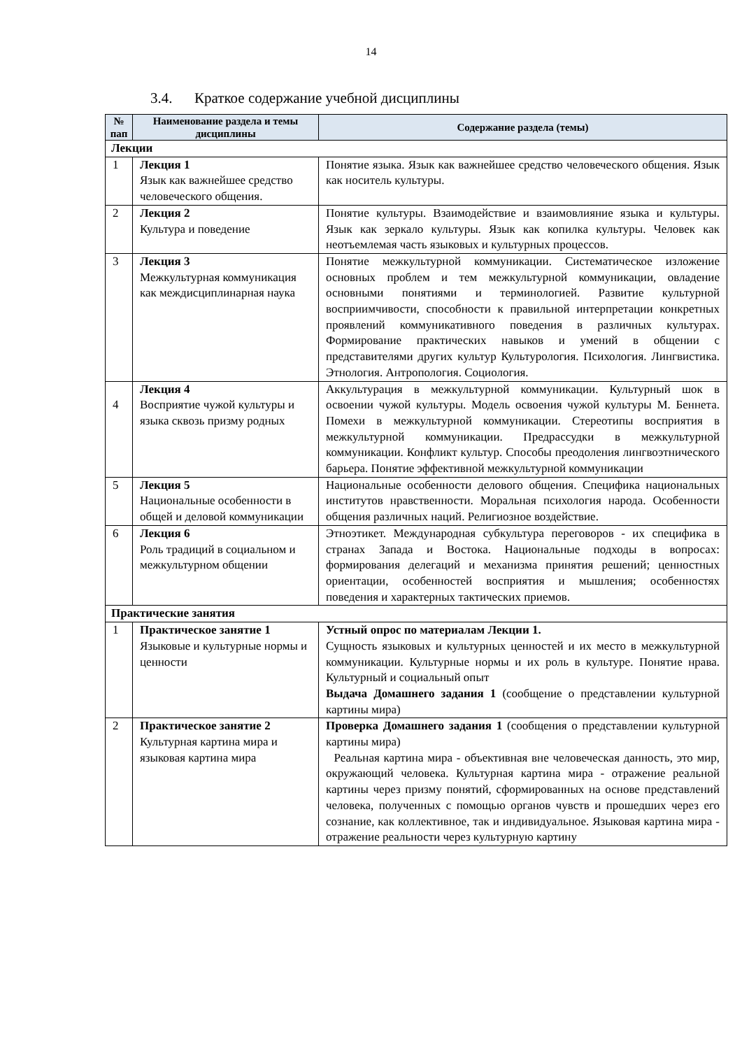14
3.4. Краткое содержание учебной дисциплины
| № пап | Наименование раздела и темы дисциплины | Содержание раздела (темы) |
| --- | --- | --- |
| Лекции | | |
| 1 | Лекция 1 Язык как важнейшее средство человеческого общения. | Понятие языка. Язык как важнейшее средство человеческого общения. Язык как носитель культуры. |
| 2 | Лекция 2 Культура и поведение | Понятие культуры. Взаимодействие и взаимовлияние языка и культуры. Язык как зеркало культуры. Язык как копилка культуры. Человек как неотъемлемая часть языковых и культурных процессов. |
| 3 | Лекция 3 Межкультурная коммуникация как междисциплинарная наука | Понятие межкультурной коммуникации. Систематическое изложение основных проблем и тем межкультурной коммуникации, овладение основными понятиями и терминологией. Развитие культурной восприимчивости, способности к правильной интерпретации конкретных проявлений коммуникативного поведения в различных культурах. Формирование практических навыков и умений в общении с представителями других культур Культурология. Психология. Лингвистика. Этнология. Антропология. Социология. |
| 4 | Лекция 4 Восприятие чужой культуры и языка сквозь призму родных | Аккультурация в межкультурной коммуникации. Культурный шок в освоении чужой культуры. Модель освоения чужой культуры М. Беннета. Помехи в межкультурной коммуникации. Стереотипы восприятия в межкультурной коммуникации. Предрассудки в межкультурной коммуникации. Конфликт культур. Способы преодоления лингвоэтнического барьера. Понятие эффективной межкультурной коммуникации |
| 5 | Лекция 5 Национальные особенности в общей и деловой коммуникации | Национальные особенности делового общения. Специфика национальных институтов нравственности. Моральная психология народа. Особенности общения различных наций. Религиозное воздействие. |
| 6 | Лекция 6 Роль традиций в социальном и межкультурном общении | Этноэтикет. Международная субкультура переговоров - их специфика в странах Запада и Востока. Национальные подходы в вопросах: формирования делегаций и механизма принятия решений; ценностных ориентации, особенностей восприятия и мышления; особенностях поведения и характерных тактических приемов. |
| Практические занятия | | |
| 1 | Практическое занятие 1 Языковые и культурные нормы и ценности | Устный опрос по материалам Лекции 1. Сущность языковых и культурных ценностей и их место в межкультурной коммуникации. Культурные нормы и их роль в культуре. Понятие нрава. Культурный и социальный опыт Выдача Домашнего задания 1 (сообщение о представлении культурной картины мира) |
| 2 | Практическое занятие 2 Культурная картина мира и языковая картина мира | Проверка Домашнего задания 1 (сообщения о представлении культурной картины мира) Реальная картина мира - объективная вне человеческая данность, это мир, окружающий человека. Культурная картина мира - отражение реальной картины через призму понятий, сформированных на основе представлений человека, полученных с помощью органов чувств и прошедших через его сознание, как коллективное, так и индивидуальное. Языковая картина мира - отражение реальности через культурную картину |